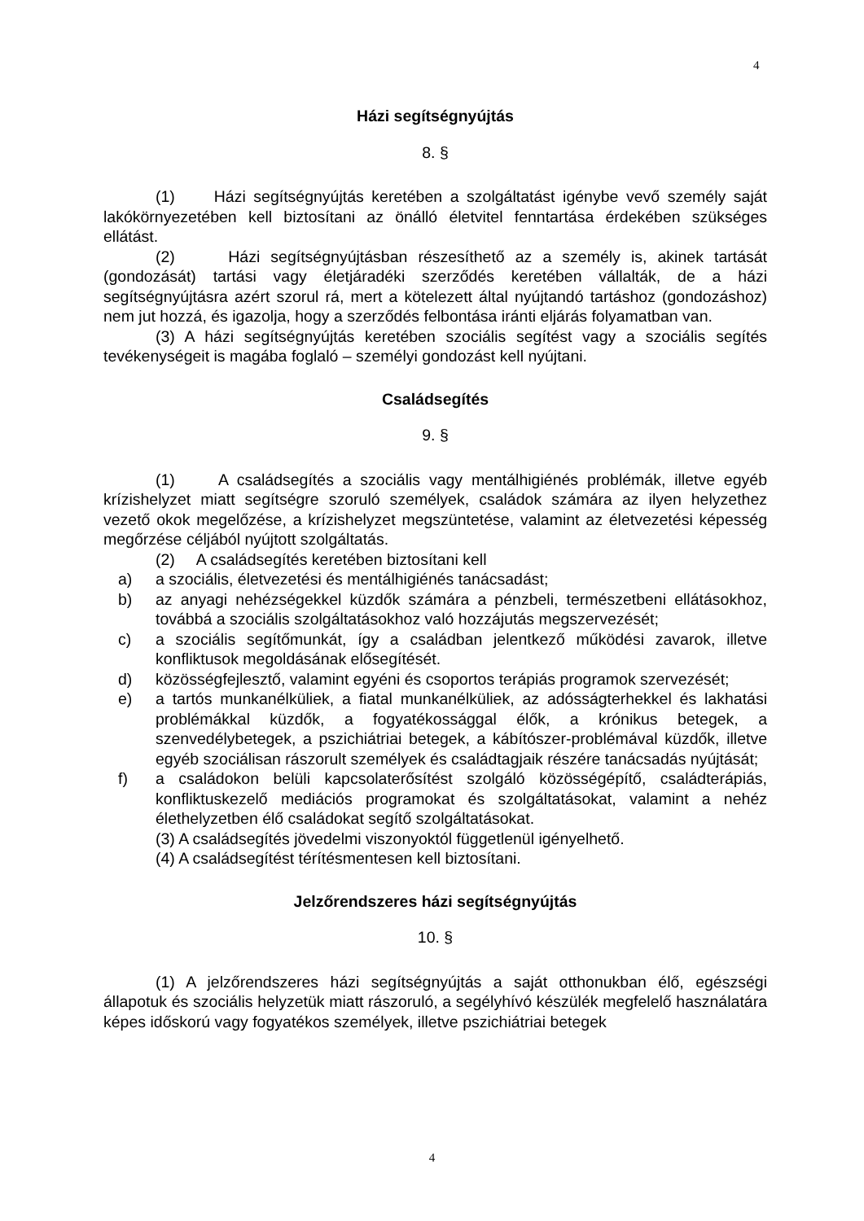4
Házi segítségnyújtás
8. §
(1) Házi segítségnyújtás keretében a szolgáltatást igénybe vevő személy saját lakókörnyezetében kell biztosítani az önálló életvitel fenntartása érdekében szükséges ellátást.
(2) Házi segítségnyújtásban részesíthető az a személy is, akinek tartását (gondozását) tartási vagy életjáradéki szerződés keretében vállalták, de a házi segítségnyújtásra azért szorul rá, mert a kötelezett által nyújtandó tartáshoz (gondozáshoz) nem jut hozzá, és igazolja, hogy a szerződés felbontása iránti eljárás folyamatban van.
(3) A házi segítségnyújtás keretében szociális segítést vagy a szociális segítés tevékenységeit is magába foglaló – személyi gondozást kell nyújtani.
Családsegítés
9. §
(1) A családsegítés a szociális vagy mentálhigiénés problémák, illetve egyéb krízishelyzet miatt segítségre szoruló személyek, családok számára az ilyen helyzethez vezető okok megelőzése, a krízishelyzet megszüntetése, valamint az életvezetési képesség megőrzése céljából nyújtott szolgáltatás.
(2) A családsegítés keretében biztosítani kell
a) a szociális, életvezetési és mentálhigiénés tanácsadást;
b) az anyagi nehézségekkel küzdők számára a pénzbeli, természetbeni ellátásokhoz, továbbá a szociális szolgáltatásokhoz való hozzájutás megszervezését;
c) a szociális segítőmunkát, így a családban jelentkező működési zavarok, illetve konfliktusok megoldásának elősegítését.
d) közösségfejlesztő, valamint egyéni és csoportos terápiás programok szervezését;
e) a tartós munkanélküliek, a fiatal munkanélküliek, az adósságterhekkel és lakhatási problémákkal küzdők, a fogyatékossággal élők, a krónikus betegek, a szenvedélybetegek, a pszichiátriai betegek, a kábítószer-problémával küzdők, illetve egyéb szociálisan rászorult személyek és családtagjaik részére tanácsadás nyújtását;
f) a családokon belüli kapcsolaterősítést szolgáló közösségépítő, családterápiás, konfliktuskezelő mediációs programokat és szolgáltatásokat, valamint a nehéz élethelyzetben élő családokat segítő szolgáltatásokat.
(3) A családsegítés jövedelmi viszonyoktól függetlenül igényelhető.
(4) A családsegítést térítésmentesen kell biztosítani.
Jelzőrendszeres házi segítségnyújtás
10. §
(1) A jelzőrendszeres házi segítségnyújtás a saját otthonukban élő, egészségi állapotuk és szociális helyzetük miatt rászoruló, a segélyhívó készülék megfelelő használatára képes időskorú vagy fogyatékos személyek, illetve pszichiátriai betegek
4